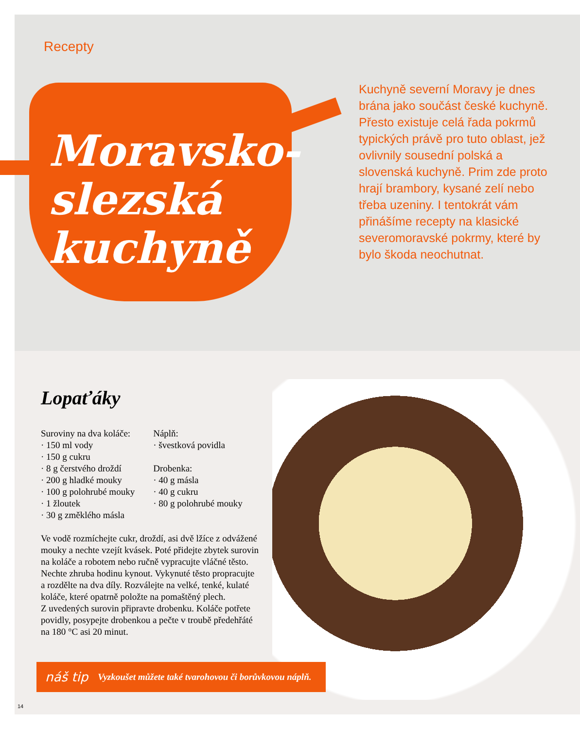Recepty
Moravsko-
slezská
kuchyně
Kuchyně severní Moravy je dnes brána jako součást české kuchyně. Přesto existuje celá řada pokrmů typických právě pro tuto oblast, jež ovlivnily sousední polská a slovenská kuchyně. Prim zde proto hrají brambory, kysané zelí nebo třeba uzeniny. I tentokrát vám přinášíme recepty na klasické severomoravské pokrmy, které by bylo škoda neochutnat.
Lopaťáky
Suroviny na dva koláče:
· 150 ml vody
· 150 g cukru
· 8 g čerstvého droždí
· 200 g hladké mouky
· 100 g polohrubé mouky
· 1 žloutek
· 30 g změklého másla
Náplň:
· švestková povidla
Drobenka:
· 40 g másla
· 40 g cukru
· 80 g polohrubé mouky
Ve vodě rozmíchejte cukr, droždí, asi dvě lžíce z odvážené mouky a nechte vzejít kvásek. Poté přidejte zbytek surovin na koláče a robotem nebo ručně vypracujte vláčné těsto. Nechte zhruba hodinu kynout. Vykynuté těsto propracujte a rozdělte na dva díly. Rozválejte na velké, tenké, kulaté koláče, které opatrně položte na pomaštěný plech.
Z uvedených surovin připravte drobenku. Koláče potřete povidly, posypejte drobenkou a pečte v troubě předehřáté na 180 °C asi 20 minut.
náš tip Vyzkoušet můžete také tvarohovou či borůvkovou náplň.
14